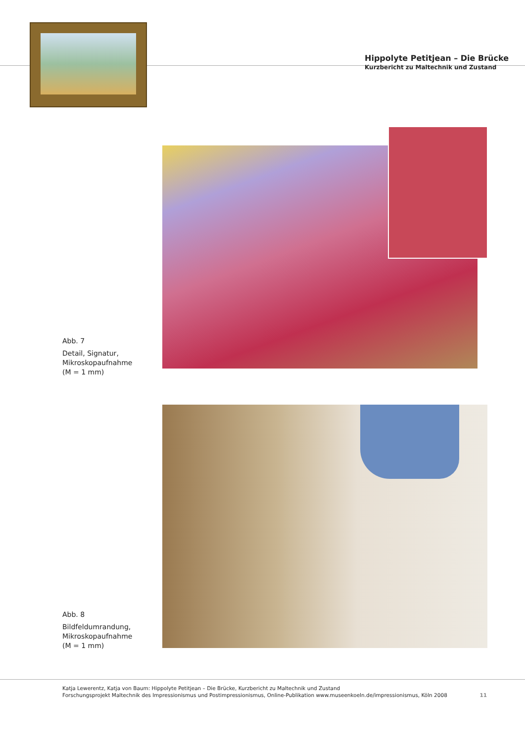Hippolyte Petitjean – Die Brücke
Kurzbericht zu Maltechnik und Zustand
Abb. 7
Detail, Signatur,
Mikroskopaufnahme
(M = 1 mm)
Abb. 8
Bildfeldumrandung,
Mikroskopaufnahme
(M = 1 mm)
Katja Lewerentz, Katja von Baum: Hippolyte Petitjean – Die Brücke, Kurzbericht zu Maltechnik und Zustand
Forschungsprojekt Maltechnik des Impressionismus und Postimpressionismus, Online-Publikation www.museenkoeln.de/impressionismus, Köln 2008
11